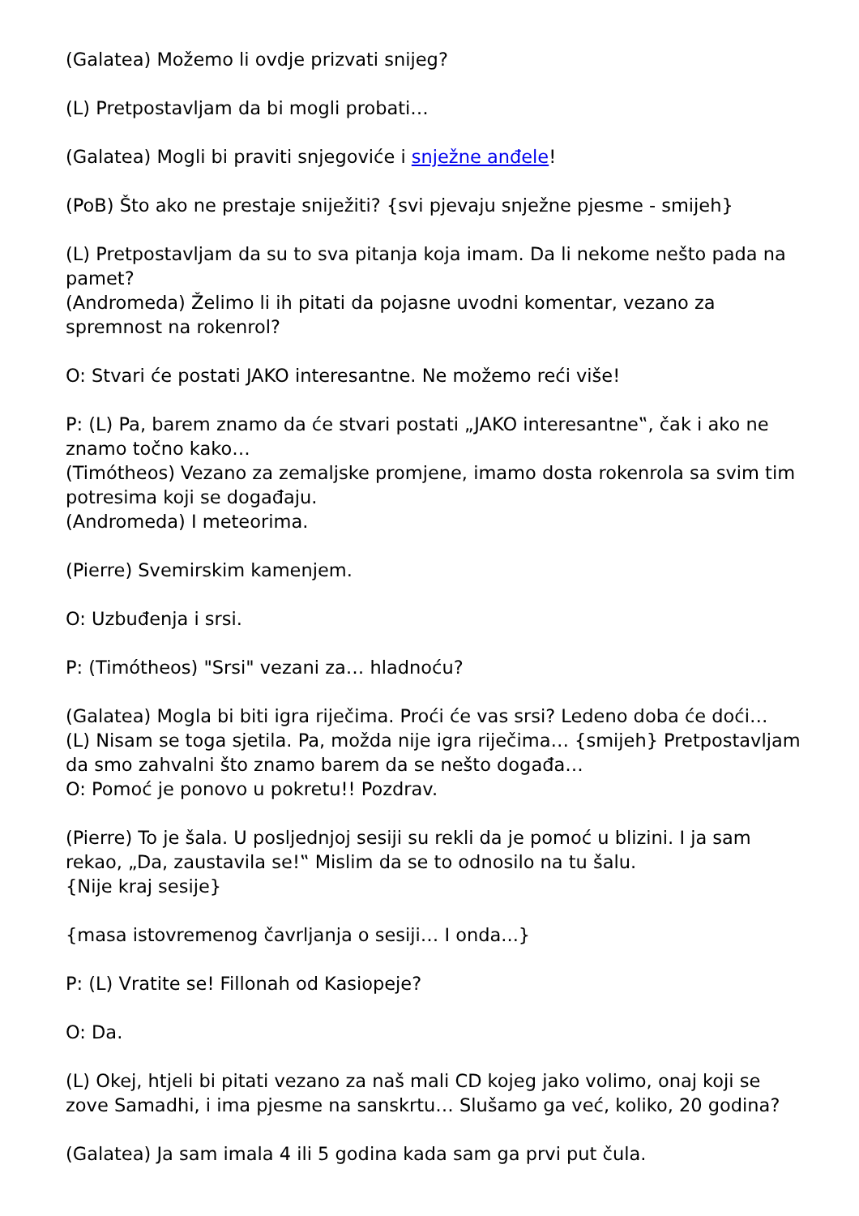(Galatea) Možemo li ovdje prizvati snijeg?
(L) Pretpostavljam da bi mogli probati…
(Galatea) Mogli bi praviti snjegoviće i snježne anđele!
(PoB) Što ako ne prestaje sniježiti? {svi pjevaju snježne pjesme - smijeh}
(L) Pretpostavljam da su to sva pitanja koja imam. Da li nekome nešto pada na pamet?
(Andromeda) Želimo li ih pitati da pojasne uvodni komentar, vezano za spremnost na rokenrol?
O: Stvari će postati JAKO interesantne. Ne možemo reći više!
P: (L) Pa, barem znamo da će stvari postati „JAKO interesantne‟, čak i ako ne znamo točno kako…
(Timótheos) Vezano za zemaljske promjene, imamo dosta rokenrola sa svim tim potresima koji se događaju.
(Andromeda) I meteorima.
(Pierre) Svemirskim kamenjem.
O: Uzbuđenja i srsi.
P: (Timótheos) "Srsi" vezani za… hladnoću?
(Galatea) Mogla bi biti igra riječima. Proći će vas srsi? Ledeno doba će doći…
(L) Nisam se toga sjetila. Pa, možda nije igra riječima… {smijeh} Pretpostavljam da smo zahvalni što znamo barem da se nešto događa…
O: Pomoć je ponovo u pokretu!! Pozdrav.
(Pierre) To je šala. U posljednjoj sesiji su rekli da je pomoć u blizini. I ja sam rekao, „Da, zaustavila se!‟ Mislim da se to odnosilo na tu šalu.
{Nije kraj sesije}
{masa istovremenog čavrljanja o sesiji… I onda...}
P: (L) Vratite se! Fillonah od Kasiopeje?
O: Da.
(L) Okej, htjeli bi pitati vezano za naš mali CD kojeg jako volimo, onaj koji se zove Samadhi, i ima pjesme na sanskrtu… Slušamo ga već, koliko, 20 godina?
(Galatea) Ja sam imala 4 ili 5 godina kada sam ga prvi put čula.